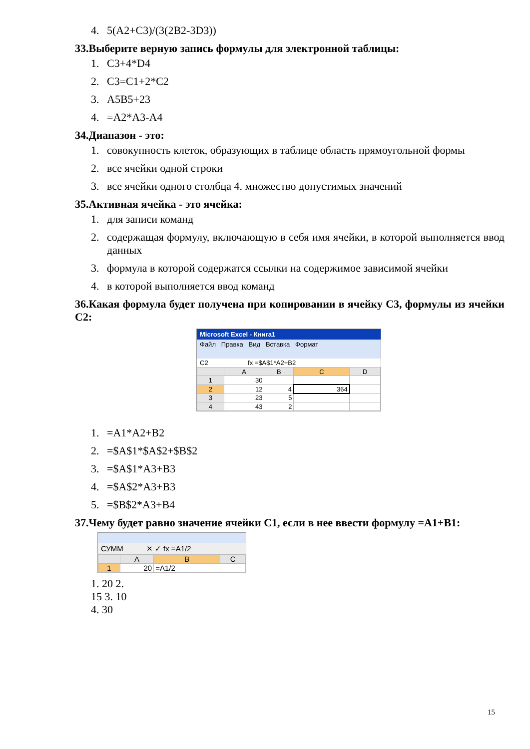4. 5(A2+C3)/(3(2B2-3D3))
33.Выберите верную запись формулы для электронной таблицы:
1. C3+4*D4
2. C3=C1+2*C2
3. A5B5+23
4. =A2*A3-A4
34.Диапазон - это:
1. совокупность клеток, образующих в таблице область прямоугольной формы
2. все ячейки одной строки
3. все ячейки одного столбца 4. множество допустимых значений
35.Активная ячейка - это ячейка:
1. для записи команд
2. содержащая формулу, включающую в себя имя ячейки, в которой выполняется ввод данных
3. формула в которой содержатся ссылки на содержимое зависимой ячейки
4. в которой выполняется ввод команд
36.Какая формула будет получена при копировании в ячейку C3, формулы из ячейки C2:
Microsoft Excel - Книга1
Файл Правка Вид Вставка Формат
C2 fx =$A$1*A2+B2
| | A | B | C | D |
| 1 | 30 | | | |
| 2 | 12 | 4 | 364 | |
| 3 | 23 | 5 | | |
| 4 | 43 | 2 | | |
1. =A1*A2+B2
2. =$A$1*$A$2+$B$2
3. =$A$1*A3+B3
4. =$A$2*A3+B3
5. =$B$2*A3+B4
37.Чему будет равно значение ячейки C1, если в нее ввести формулу =A1+B1:
СУММ ✕ ✓ fx =A1/2
| | A | B | C |
| 1 | 20 | =A1/2 | |
1. 20 2.
15 3. 10
4. 30
15